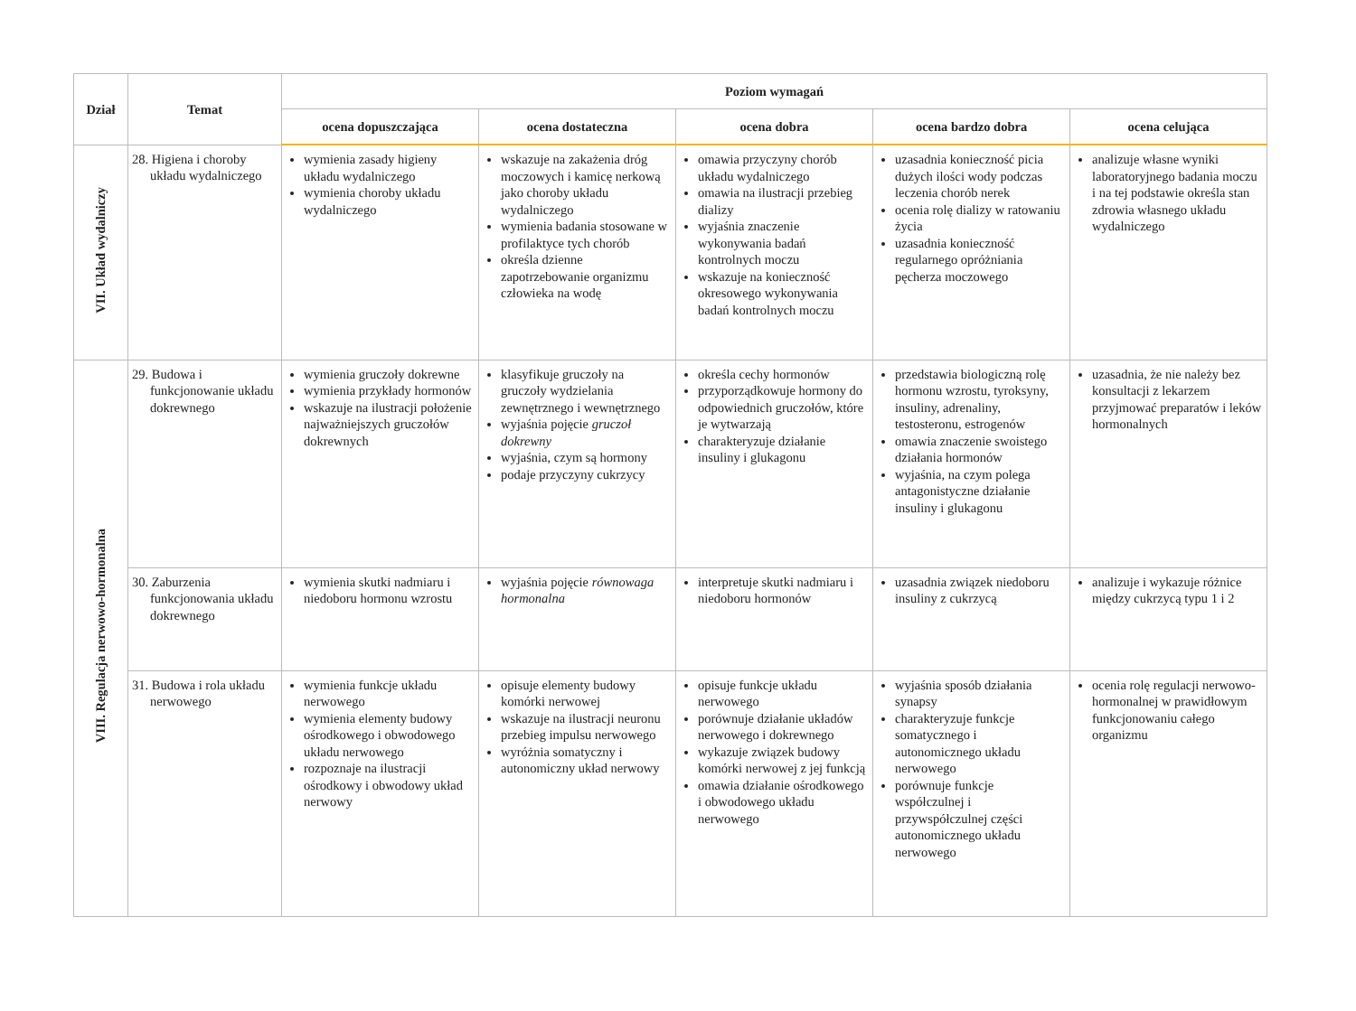| Dział | Temat | Poziom wymagań | | | | |
| --- | --- | --- | --- | --- | --- | --- |
| | | ocena dopuszczająca | ocena dostateczna | ocena dobra | ocena bardzo dobra | ocena celująca |
| VII. Układ wydalniczy | 28. Higiena i choroby układu wydalniczego | wymienia zasady higieny układu wydalniczego wymienia choroby układu wydalniczego | wskazuje na zakażenia dróg moczowych i kamicę nerkową jako choroby układu wydalniczego wymienia badania stosowane w profilaktyce tych chorób określa dzienne zapotrzebowanie organizmu człowieka na wodę | omawia przyczyny chorób układu wydalniczego omawia na ilustracji przebieg dializy wyjaśnia znaczenie wykonywania badań kontrolnych moczu wskazuje na konieczność okresowego wykonywania badań kontrolnych moczu | uzasadnia konieczność picia dużych ilości wody podczas leczenia chorób nerek ocenia rolę dializy w ratowaniu życia uzasadnia konieczność regularnego opróżniania pęcherza moczowego | analizuje własne wyniki laboratoryjnego badania moczu i na tej podstawie określa stan zdrowia własnego układu wydalniczego |
| VIII. Regulacja nerwowo-hormonalna | 29. Budowa i funkcjonowanie układu dokrewnego | wymienia gruczoły dokrewne wymienia przykłady hormonów wskazuje na ilustracji położenie najważniejszych gruczołów dokrewnych | klasyfikuje gruczoły na gruczoły wydzielania zewnętrznego i wewnętrznego wyjaśnia pojęcie gruczoł dokrewny wyjaśnia, czym są hormony podaje przyczyny cukrzycy | określa cechy hormonów przyporządkowuje hormony do odpowiednich gruczołów, które je wytwarzają charakteryzuje działanie insuliny i glukagonu | przedstawia biologiczną rolę hormonu wzrostu, tyroksyny, insuliny, adrenaliny, testosteronu, estrogenów omawia znaczenie swoistego działania hormonów wyjaśnia, na czym polega antagonistyczne działanie insuliny i glukagonu | uzasadnia, że nie należy bez konsultacji z lekarzem przyjmować preparatów i leków hormonalnych |
| | 30. Zaburzenia funkcjonowania układu dokrewnego | wymienia skutki nadmiaru i niedoboru hormonu wzrostu | wyjaśnia pojęcie równowaga hormonalna | interpretuje skutki nadmiaru i niedoboru hormonów | uzasadnia związek niedoboru insuliny z cukrzycą | analizuje i wykazuje różnice między cukrzycą typu 1 i 2 |
| | 31. Budowa i rola układu nerwowego | wymienia funkcje układu nerwowego wymienia elementy budowy ośrodkowego i obwodowego układu nerwowego rozpoznaje na ilustracji ośrodkowy i obwodowy układ nerwowy | opisuje elementy budowy komórki nerwowej wskazuje na ilustracji neuronu przebieg impulsu nerwowego wyróżnia somatyczny i autonomiczny układ nerwowy | opisuje funkcje układu nerwowego porównuje działanie układów nerwowego i dokrewnego wykazuje związek budowy komórki nerwowej z jej funkcją omawia działanie ośrodkowego i obwodowego układu nerwowego | wyjaśnia sposób działania synapsy charakteryzuje funkcje somatycznego i autonomicznego układu nerwowego porównuje funkcje współczulnej i przywspółczulnej części autonomicznego układu nerwowego | ocenia rolę regulacji nerwowo-hormonalnej w prawidłowym funkcjonowaniu całego organizmu |